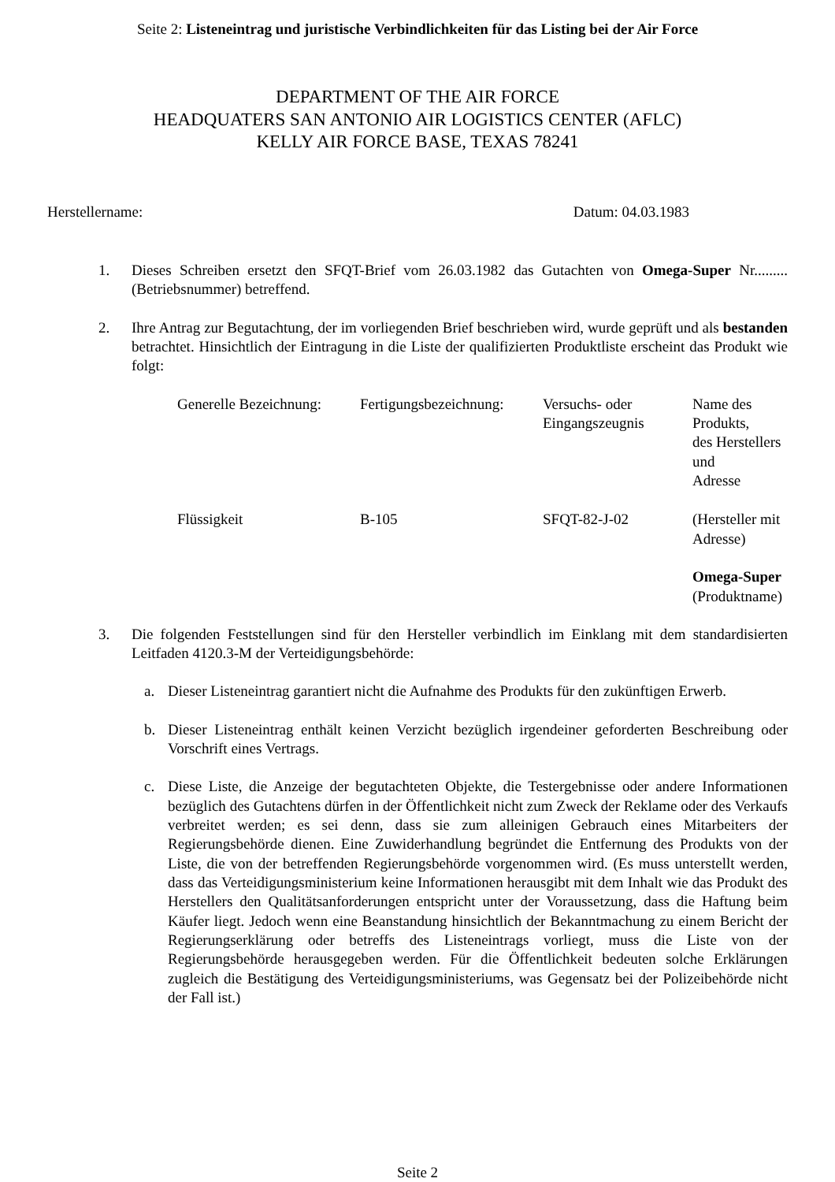Seite 2: Listeneintrag und juristische Verbindlichkeiten für das Listing bei der Air Force
DEPARTMENT OF THE AIR FORCE
HEADQUATERS SAN ANTONIO AIR LOGISTICS CENTER (AFLC)
KELLY AIR FORCE BASE, TEXAS 78241
Herstellername: Datum: 04.03.1983
1. Dieses Schreiben ersetzt den SFQT-Brief vom 26.03.1982 das Gutachten von Omega-Super Nr.........(Betriebsnummer) betreffend.
2. Ihre Antrag zur Begutachtung, der im vorliegenden Brief beschrieben wird, wurde geprüft und als bestanden betrachtet. Hinsichtlich der Eintragung in die Liste der qualifizierten Produktliste erscheint das Produkt wie folgt:
| Generelle Bezeichnung: | Fertigungsbezeichnung: | Versuchs- oder Eingangszeugnis | Name des Produkts, des Herstellers und Adresse |
| Flüssigkeit | B-105 | SFQT-82-J-02 | (Hersteller mit Adresse) Omega-Super (Produktname) |
3. Die folgenden Feststellungen sind für den Hersteller verbindlich im Einklang mit dem standardisierten Leitfaden 4120.3-M der Verteidigungsbehörde:
a. Dieser Listeneintrag garantiert nicht die Aufnahme des Produkts für den zukünftigen Erwerb.
b. Dieser Listeneintrag enthält keinen Verzicht bezüglich irgendeiner geforderten Beschreibung oder Vorschrift eines Vertrags.
c. Diese Liste, die Anzeige der begutachteten Objekte, die Testergebnisse oder andere Informationen bezüglich des Gutachtens dürfen in der Öffentlichkeit nicht zum Zweck der Reklame oder des Verkaufs verbreitet werden; es sei denn, dass sie zum alleinigen Gebrauch eines Mitarbeiters der Regierungsbehörde dienen. Eine Zuwiderhandlung begründet die Entfernung des Produkts von der Liste, die von der betreffenden Regierungsbehörde vorgenommen wird. (Es muss unterstellt werden, dass das Verteidigungsministerium keine Informationen herausgibt mit dem Inhalt wie das Produkt des Herstellers den Qualitätsanforderungen entspricht unter der Voraussetzung, dass die Haftung beim Käufer liegt. Jedoch wenn eine Beanstandung hinsichtlich der Bekanntmachung zu einem Bericht der Regierungserklärung oder betreffs des Listeneintrags vorliegt, muss die Liste von der Regierungsbehörde herausgegeben werden. Für die Öffentlichkeit bedeuten solche Erklärungen zugleich die Bestätigung des Verteidigungsministeriums, was Gegensatz bei der Polizeibehörde nicht der Fall ist.)
Seite 2